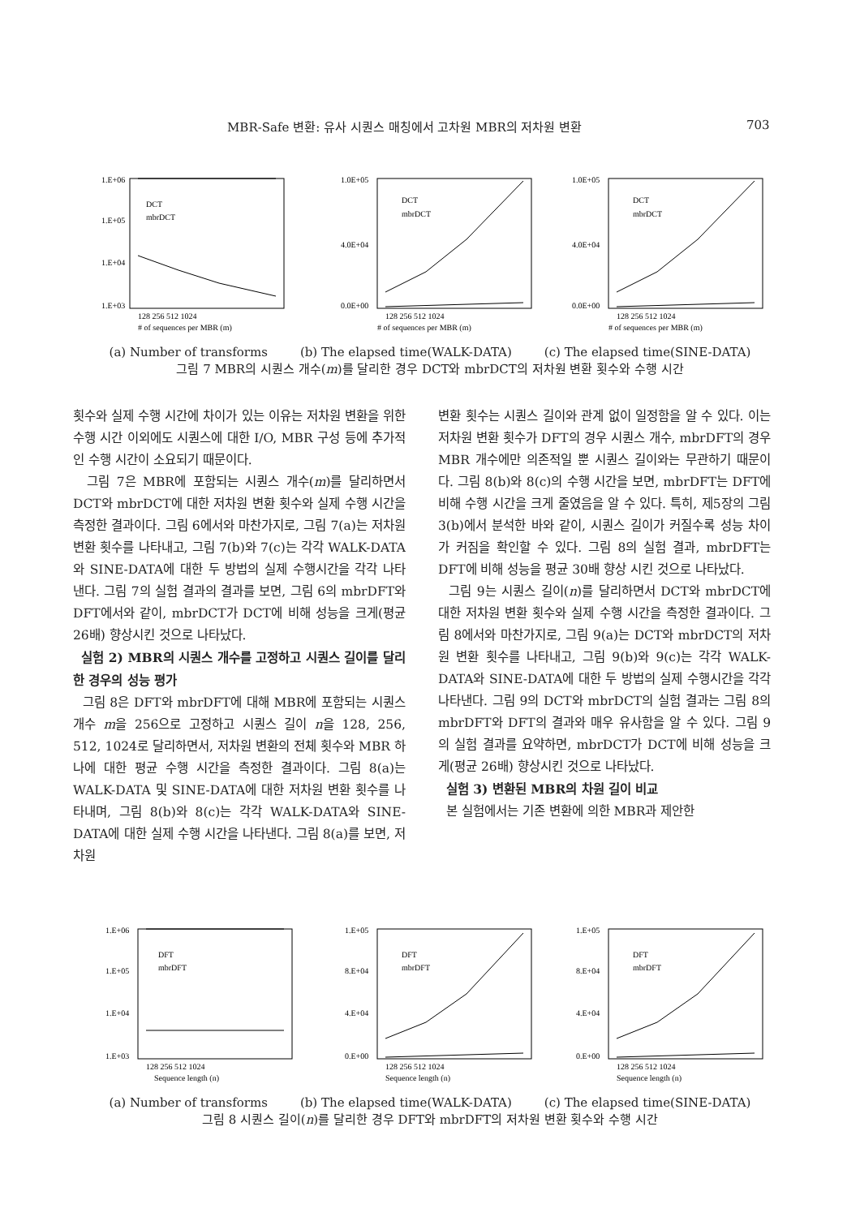MBR-Safe 변환: 유사 시퀀스 매칭에서 고차원 MBR의 저차원 변환 703
1.E+06
1.E+05
1.E+04
1.E+03
DCT
mbrDCT
128 256 512 1024
# of sequences per MBR (m)
1.0E+05
4.0E+04
0.0E+00
DCT
mbrDCT
128 256 512 1024
# of sequences per MBR (m)
1.0E+05
4.0E+04
0.0E+00
DCT
mbrDCT
128 256 512 1024
# of sequences per MBR (m)
(a) Number of transforms (b) The elapsed time(WALK-DATA) (c) The elapsed time(SINE-DATA)
그림 7 MBR의 시퀀스 개수(m)를 달리한 경우 DCT와 mbrDCT의 저차원 변환 횟수와 수행 시간
횟수와 실제 수행 시간에 차이가 있는 이유는 저차원 변환을 위한 수행 시간 이외에도 시퀀스에 대한 I/O, MBR 구성 등에 추가적인 수행 시간이 소요되기 때문이다.
그림 7은 MBR에 포함되는 시퀀스 개수(m)를 달리하면서 DCT와 mbrDCT에 대한 저차원 변환 횟수와 실제 수행 시간을 측정한 결과이다. 그림 6에서와 마찬가지로, 그림 7(a)는 저차원 변환 횟수를 나타내고, 그림 7(b)와 7(c)는 각각 WALK-DATA와 SINE-DATA에 대한 두 방법의 실제 수행시간을 각각 나타낸다. 그림 7의 실험 결과의 결과를 보면, 그림 6의 mbrDFT와 DFT에서와 같이, mbrDCT가 DCT에 비해 성능을 크게(평균 26배) 향상시킨 것으로 나타났다.
실험 2) MBR의 시퀀스 개수를 고정하고 시퀀스 길이를 달리한 경우의 성능 평가
그림 8은 DFT와 mbrDFT에 대해 MBR에 포함되는 시퀀스 개수 m을 256으로 고정하고 시퀀스 길이 n을 128, 256, 512, 1024로 달리하면서, 저차원 변환의 전체 횟수와 MBR 하나에 대한 평균 수행 시간을 측정한 결과이다. 그림 8(a)는 WALK-DATA 및 SINE-DATA에 대한 저차원 변환 횟수를 나타내며, 그림 8(b)와 8(c)는 각각 WALK-DATA와 SINE-DATA에 대한 실제 수행 시간을 나타낸다. 그림 8(a)를 보면, 저차원
변환 횟수는 시퀀스 길이와 관계 없이 일정함을 알 수 있다. 이는 저차원 변환 횟수가 DFT의 경우 시퀀스 개수, mbrDFT의 경우 MBR 개수에만 의존적일 뿐 시퀀스 길이와는 무관하기 때문이다. 그림 8(b)와 8(c)의 수행 시간을 보면, mbrDFT는 DFT에 비해 수행 시간을 크게 줄였음을 알 수 있다. 특히, 제5장의 그림 3(b)에서 분석한 바와 같이, 시퀀스 길이가 커질수록 성능 차이가 커짐을 확인할 수 있다. 그림 8의 실험 결과, mbrDFT는 DFT에 비해 성능을 평균 30배 향상 시킨 것으로 나타났다.
그림 9는 시퀀스 길이(n)를 달리하면서 DCT와 mbrDCT에 대한 저차원 변환 횟수와 실제 수행 시간을 측정한 결과이다. 그림 8에서와 마찬가지로, 그림 9(a)는 DCT와 mbrDCT의 저차원 변환 횟수를 나타내고, 그림 9(b)와 9(c)는 각각 WALK-DATA와 SINE-DATA에 대한 두 방법의 실제 수행시간을 각각 나타낸다. 그림 9의 DCT와 mbrDCT의 실험 결과는 그림 8의 mbrDFT와 DFT의 결과와 매우 유사함을 알 수 있다. 그림 9의 실험 결과를 요약하면, mbrDCT가 DCT에 비해 성능을 크게(평균 26배) 향상시킨 것으로 나타났다.
실험 3) 변환된 MBR의 차원 길이 비교
본 실험에서는 기존 변환에 의한 MBR과 제안한
1.E+06
1.E+05
1.E+04
1.E+03
DFT
mbrDFT
128 256 512 1024
Sequence length (n)
1.E+05
8.E+04
4.E+04
0.E+00
DFT
mbrDFT
128 256 512 1024
Sequence length (n)
1.E+05
8.E+04
4.E+04
0.E+00
DFT
mbrDFT
128 256 512 1024
Sequence length (n)
(a) Number of transforms (b) The elapsed time(WALK-DATA) (c) The elapsed time(SINE-DATA)
그림 8 시퀀스 길이(n)를 달리한 경우 DFT와 mbrDFT의 저차원 변환 횟수와 수행 시간